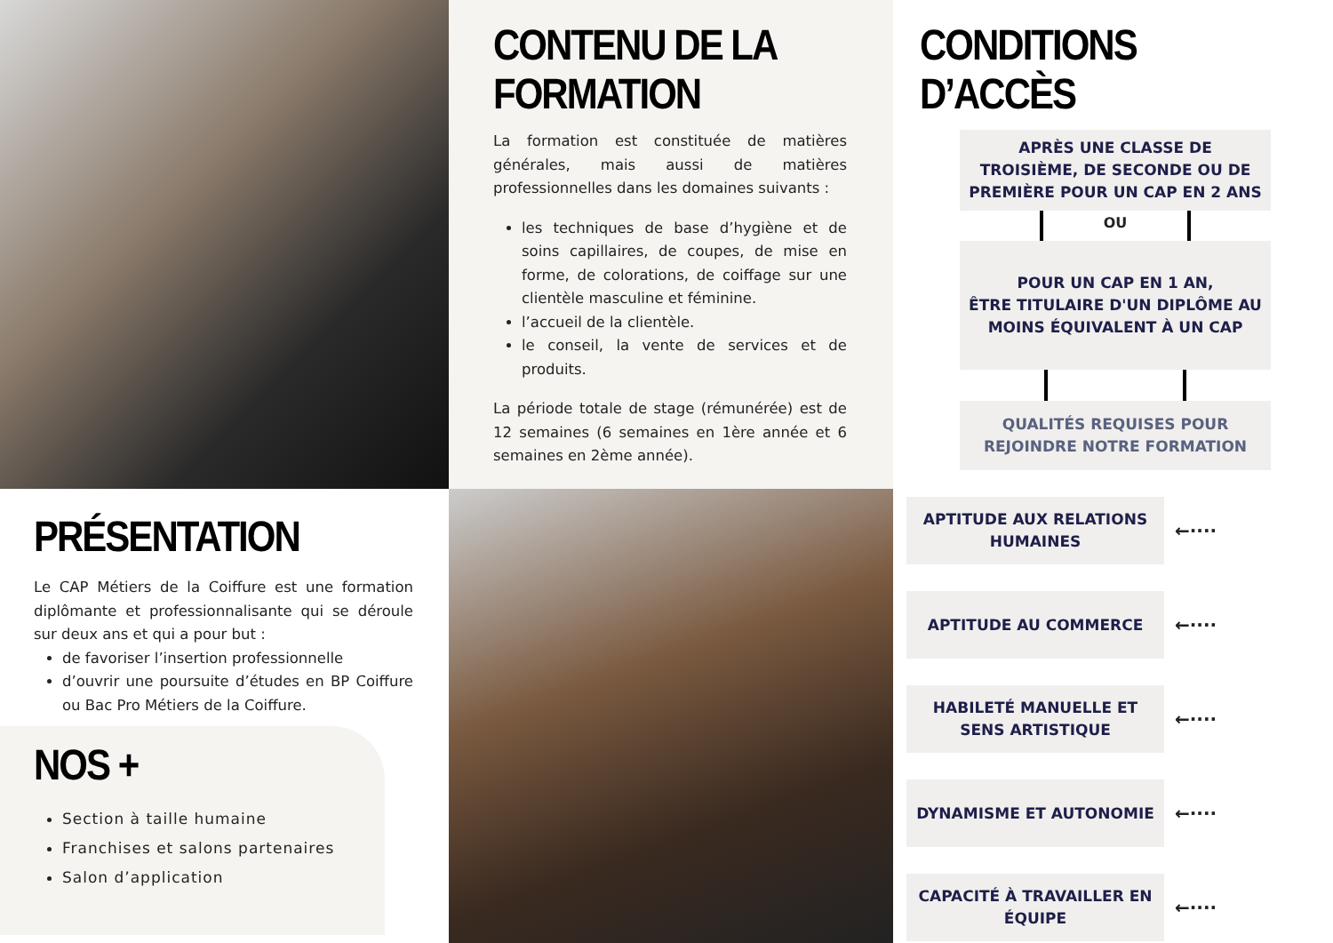CONTENU DE LA FORMATION
La formation est constituée de matières générales, mais aussi de matières professionnelles dans les domaines suivants :
les techniques de base d’hygiène et de soins capillaires, de coupes, de mise en forme, de colorations, de coiffage sur une clientèle masculine et féminine.
l’accueil de la clientèle.
le conseil, la vente de services et de produits.
La période totale de stage (rémunérée) est de 12 semaines (6 semaines en 1ère année et 6 semaines en 2ème année).
CONDITIONS D’ACCÈS
APRÈS UNE CLASSE DE TROISIÈME, DE SECONDE OU DE PREMIÈRE POUR UN CAP EN 2 ANS
OU
POUR UN CAP EN 1 AN,
ÊTRE TITULAIRE D'UN DIPLÔME AU MOINS ÉQUIVALENT À UN CAP
QUALITÉS REQUISES POUR REJOINDRE NOTRE FORMATION
APTITUDE AUX RELATIONS HUMAINES
←····
APTITUDE AU COMMERCE
←····
HABILETÉ MANUELLE ET SENS ARTISTIQUE
←····
DYNAMISME ET AUTONOMIE
←····
CAPACITÉ À TRAVAILLER EN ÉQUIPE
←····
PRÉSENTATION
Le CAP Métiers de la Coiffure est une formation diplômante et professionnalisante qui se déroule sur deux ans et qui a pour but :
de favoriser l’insertion professionnelle
d’ouvrir une poursuite d’études en BP Coiffure ou Bac Pro Métiers de la Coiffure.
NOS +
Section à taille humaine
Franchises et salons partenaires
Salon d’application